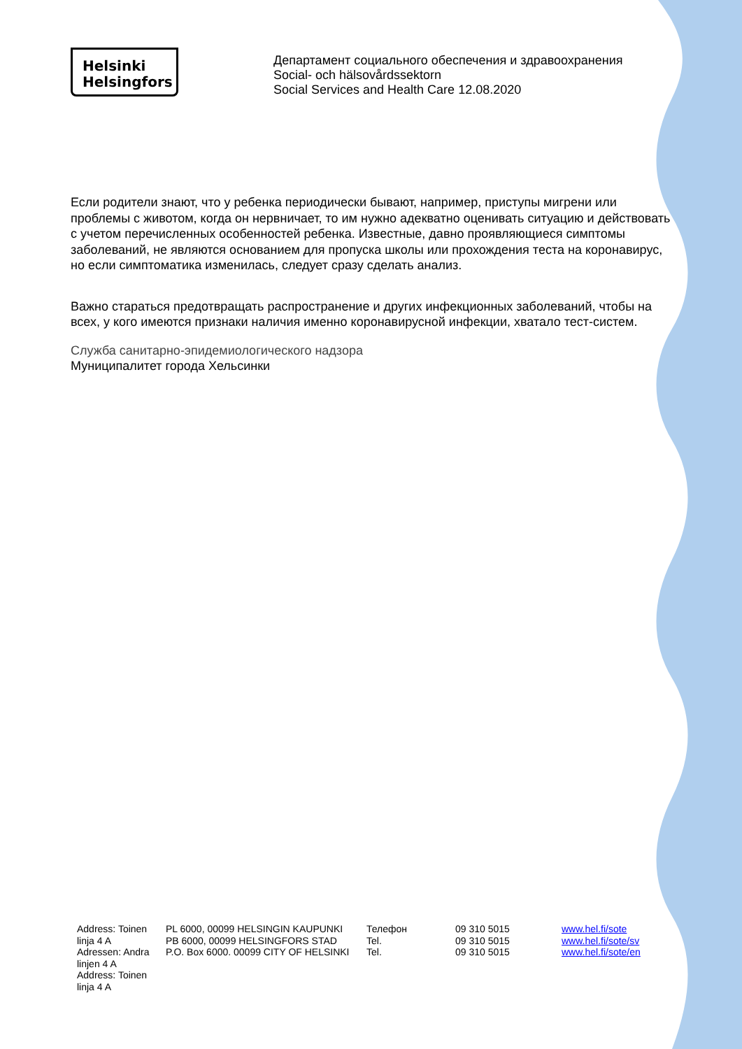Helsinki
Helsingfors
Департамент социального обеспечения и здравоохранения
Social- och hälsovårdssektorn
Social Services and Health Care 12.08.2020
Если родители знают, что у ребенка периодически бывают, например, приступы мигрени или проблемы с животом, когда он нервничает, то им нужно адекватно оценивать ситуацию и действовать с учетом перечисленных особенностей ребенка. Известные, давно проявляющиеся симптомы заболеваний, не являются основанием для пропуска школы или прохождения теста на коронавирус, но если симптоматика изменилась, следует сразу сделать анализ.
Важно стараться предотвращать распространение и других инфекционных заболеваний, чтобы на всех, у кого имеются признаки наличия именно коронавирусной инфекции, хватало тест-систем.
Служба санитарно-эпидемиологического надзора
Муниципалитет города Хельсинки
| Address: Toinen linja 4 A Adressen: Andra linjen 4 A Address: Toinen linja 4 A | PL 6000, 00099 HELSINGIN KAUPUNKI PB 6000, 00099 HELSINGFORS STAD P.O. Box 6000. 00099 CITY OF HELSINKI | Телефон Tel. Tel. | 09 310 5015 09 310 5015 09 310 5015 | www.hel.fi/sote www.hel.fi/sote/sv www.hel.fi/sote/en |